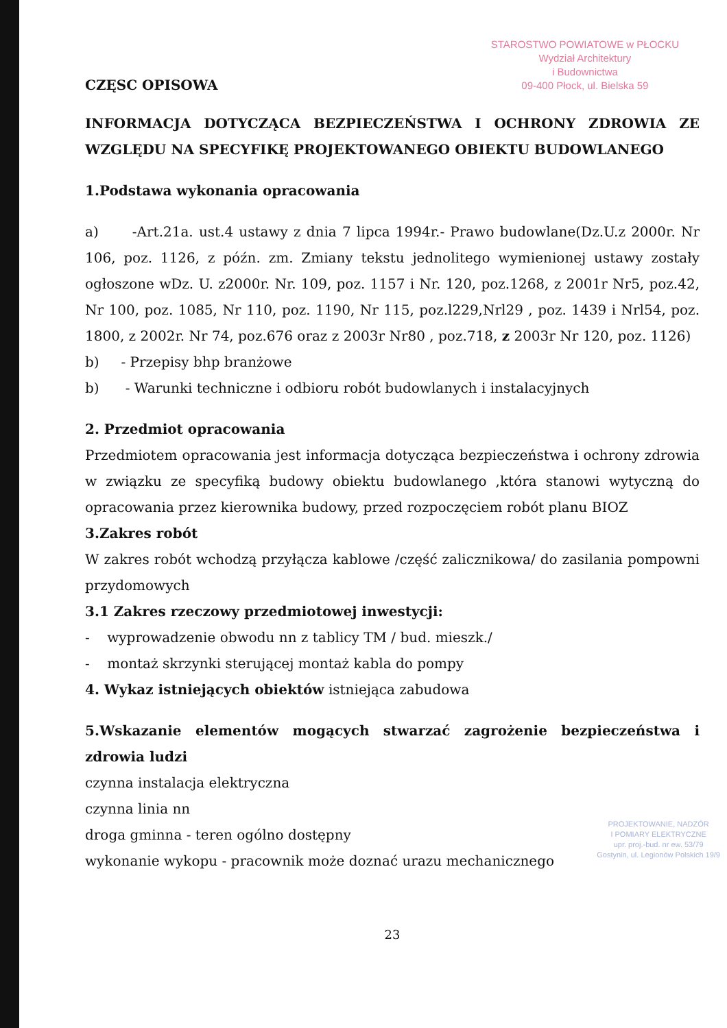STAROSTWO POWIATOWE w PŁOCKU
Wydział Architektury
i Budownictwa
09-400 Płock, ul. Bielska 59
CZĘSC OPISOWA
INFORMACJA DOTYCZĄCA BEZPIECZEŃSTWA I OCHRONY ZDROWIA ZE WZGLĘDU NA SPECYFIKĘ PROJEKTOWANEGO OBIEKTU BUDOWLANEGO
1.Podstawa wykonania opracowania
a) -Art.21a. ust.4 ustawy z dnia 7 lipca 1994r.- Prawo budowlane(Dz.U.z 2000r. Nr 106, poz. 1126, z późn. zm. Zmiany tekstu jednolitego wymienionej ustawy zostały ogłoszone wDz. U. z2000r. Nr. 109, poz. 1157 i Nr. 120, poz.1268, z 2001r Nr5, poz.42, Nr 100, poz. 1085, Nr 110, poz. 1190, Nr 115, poz.l229,Nrl29 , poz. 1439 i Nrl54, poz. 1800, z 2002r. Nr 74, poz.676 oraz z 2003r Nr80 , poz.718, z 2003r Nr 120, poz. 1126)
b) - Przepisy bhp branżowe
b) - Warunki techniczne i odbioru robót budowlanych i instalacyjnych
2. Przedmiot opracowania
Przedmiotem opracowania jest informacja dotycząca bezpieczeństwa i ochrony zdrowia w związku ze specyfiką budowy obiektu budowlanego ,która stanowi wytyczną do opracowania przez kierownika budowy, przed rozpoczęciem robót planu BIOZ
3.Zakres robót
W zakres robót wchodzą przyłącza kablowe /część zalicznikowa/ do zasilania pompowni przydomowych
3.1 Zakres rzeczowy przedmiotowej inwestycji:
- wyprowadzenie obwodu nn z tablicy TM / bud. mieszk./
- montaż skrzynki sterującej montaż kabla do pompy
4. Wykaz istniejących obiektów istniejąca zabudowa
5.Wskazanie elementów mogących stwarzać zagrożenie bezpieczeństwa i zdrowia ludzi
czynna instalacja elektryczna
czynna linia nn
droga gminna - teren ogólno dostępny
wykonanie wykopu - pracownik może doznać urazu mechanicznego
PROJEKTOWANIE, NADZÓR
I POMIARY ELEKTRYCZNE
upr. proj.-bud. nr ew. 53/79
Gostynin, ul. Legionów Polskich 19/9
23